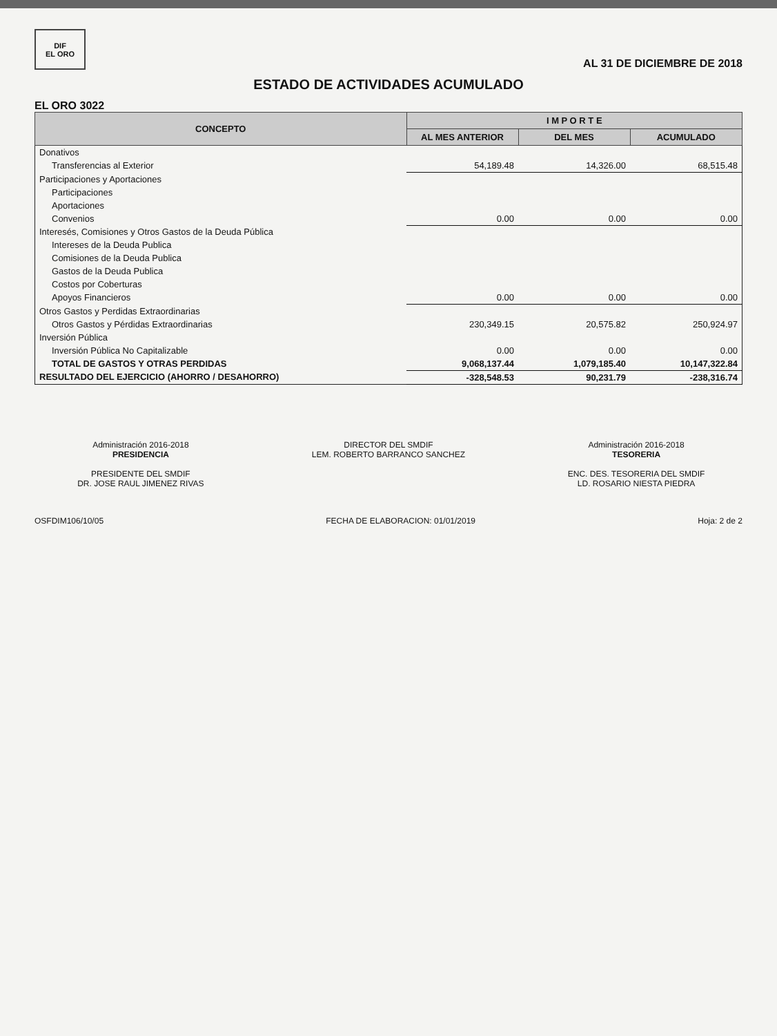DIF
EL ORO
AL 31 DE DICIEMBRE DE 2018
ESTADO DE ACTIVIDADES ACUMULADO
EL ORO 3022
| CONCEPTO | I M P O R T E | | |
| --- | --- | --- | --- |
| | AL MES ANTERIOR | DEL MES | ACUMULADO |
| Donativos | | | |
| Transferencias al Exterior | 54,189.48 | 14,326.00 | 68,515.48 |
| Participaciones y Aportaciones | | | |
| Participaciones | | | |
| Aportaciones | | | |
| Convenios | 0.00 | 0.00 | 0.00 |
| Interesés, Comisiones y Otros Gastos de la Deuda Pública | | | |
| Intereses de la Deuda Publica | | | |
| Comisiones de la Deuda Publica | | | |
| Gastos de la Deuda Publica | | | |
| Costos por Coberturas | | | |
| Apoyos Financieros | 0.00 | 0.00 | 0.00 |
| Otros Gastos y Perdidas Extraordinarias | | | |
| Otros Gastos y Pérdidas Extraordinarias | 230,349.15 | 20,575.82 | 250,924.97 |
| Inversión Pública | | | |
| Inversión Pública No Capitalizable | 0.00 | 0.00 | 0.00 |
| TOTAL DE GASTOS Y OTRAS PERDIDAS | 9,068,137.44 | 1,079,185.40 | 10,147,322.84 |
| RESULTADO DEL EJERCICIO (AHORRO / DESAHORRO) | -328,548.53 | 90,231.79 | -238,316.74 |
Administración 2016-2018
PRESIDENCIA
PRESIDENTE DEL SMDIF
DR. JOSE RAUL JIMENEZ RIVAS
DIRECTOR DEL SMDIF
LEM. ROBERTO BARRANCO SANCHEZ
Administración 2016-2018
TESORERIA
ENC. DES. TESORERIA DEL SMDIF
LD. ROSARIO NIESTA PIEDRA
OSFDIM106/10/05 FECHA DE ELABORACION: 01/01/2019 Hoja: 2 de 2